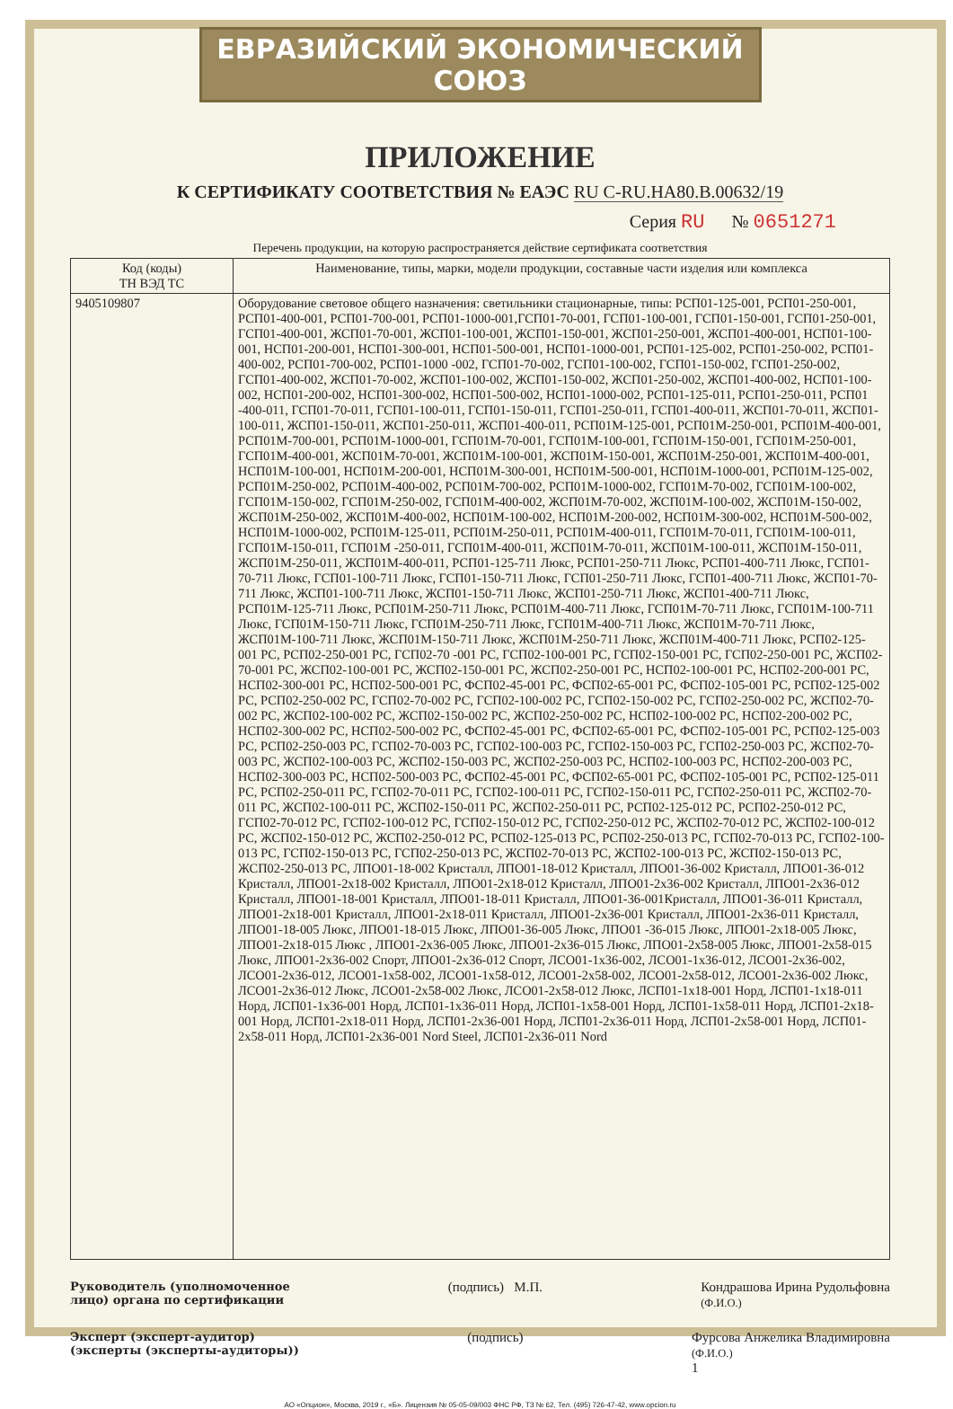ЕВРАЗИЙСКИЙ ЭКОНОМИЧЕСКИЙ СОЮЗ
ПРИЛОЖЕНИЕ
К СЕРТИФИКАТУ СООТВЕТСТВИЯ № ЕАЭС RU C-RU.HA80.B.00632/19
Серия RU № 0651271
Перечень продукции, на которую распространяется действие сертификата соответствия
| Код (коды) ТН ВЭД ТС | Наименование, типы, марки, модели продукции, составные части изделия или комплекса |
| --- | --- |
| 9405109807 | Оборудование световое общего назначения: светильники стационарные, типы: РСП01-125-001, РСП01-250-001, РСП01-400-001, РСП01-700-001, РСП01-1000-001,ГСП01-70-001, ГСП01-100-001, ГСП01-150-001, ГСП01-250-001, ГСП01-400-001, ЖСП01-70-001, ЖСП01-100-001, ЖСП01-150-001, ЖСП01-250-001, ЖСП01-400-001, НСП01-100-001, НСП01-200-001, НСП01-300-001, НСП01-500-001, НСП01-1000-001, РСП01-125-002, РСП01-250-002, РСП01-400-002, РСП01-700-002, РСП01-1000 -002, ГСП01-70-002, ГСП01-100-002, ГСП01-150-002, ГСП01-250-002, ГСП01-400-002, ЖСП01-70-002, ЖСП01-100-002, ЖСП01-150-002, ЖСП01-250-002, ЖСП01-400-002, НСП01-100-002, НСП01-200-002, НСП01-300-002, НСП01-500-002, НСП01-1000-002, РСП01-125-011, РСП01-250-011, РСП01 -400-011, ГСП01-70-011, ГСП01-100-011, ГСП01-150-011, ГСП01-250-011, ГСП01-400-011, ЖСП01-70-011, ЖСП01-100-011, ЖСП01-150-011, ЖСП01-250-011, ЖСП01-400-011, РСП01М-125-001, РСП01М-250-001, РСП01М-400-001, РСП01М-700-001, РСП01М-1000-001, ГСП01М-70-001, ГСП01М-100-001, ГСП01М-150-001, ГСП01М-250-001, ГСП01М-400-001, ЖСП01М-70-001, ЖСП01М-100-001, ЖСП01М-150-001, ЖСП01М-250-001, ЖСП01М-400-001, НСП01М-100-001, НСП01М-200-001, НСП01М-300-001, НСП01М-500-001, НСП01М-1000-001, РСП01М-125-002, РСП01М-250-002, РСП01М-400-002, РСП01М-700-002, РСП01М-1000-002, ГСП01М-70-002, ГСП01М-100-002, ГСП01М-150-002, ГСП01М-250-002, ГСП01М-400-002, ЖСП01М-70-002, ЖСП01М-100-002, ЖСП01М-150-002, ЖСП01М-250-002, ЖСП01М-400-002, НСП01М-100-002, НСП01М-200-002, НСП01М-300-002, НСП01М-500-002, НСП01М-1000-002, РСП01М-125-011, РСП01М-250-011, РСП01М-400-011, ГСП01М-70-011, ГСП01М-100-011, ГСП01М-150-011, ГСП01М -250-011, ГСП01М-400-011, ЖСП01М-70-011, ЖСП01М-100-011, ЖСП01М-150-011, ЖСП01М-250-011, ЖСП01М-400-011, РСП01-125-711 Люкс, РСП01-250-711 Люкс, РСП01-400-711 Люкс, ГСП01-70-711 Люкс, ГСП01-100-711 Люкс, ГСП01-150-711 Люкс, ГСП01-250-711 Люкс, ГСП01-400-711 Люкс, ЖСП01-70-711 Люкс, ЖСП01-100-711 Люкс, ЖСП01-150-711 Люкс, ЖСП01-250-711 Люкс, ЖСП01-400-711 Люкс, РСП01М-125-711 Люкс, РСП01М-250-711 Люкс, РСП01М-400-711 Люкс, ГСП01М-70-711 Люкс, ГСП01М-100-711 Люкс, ГСП01М-150-711 Люкс, ГСП01М-250-711 Люкс, ГСП01М-400-711 Люкс, ЖСП01М-70-711 Люкс, ЖСП01М-100-711 Люкс, ЖСП01М-150-711 Люкс, ЖСП01М-250-711 Люкс, ЖСП01М-400-711 Люкс, РСП02-125-001 РС, РСП02-250-001 РС, ГСП02-70 -001 РС, ГСП02-100-001 РС, ГСП02-150-001 РС, ГСП02-250-001 РС, ЖСП02-70-001 РС, ЖСП02-100-001 РС, ЖСП02-150-001 РС, ЖСП02-250-001 РС, НСП02-100-001 РС, НСП02-200-001 РС, НСП02-300-001 РС, НСП02-500-001 РС, ФСП02-45-001 РС, ФСП02-65-001 РС, ФСП02-105-001 РС, РСП02-125-002 РС, РСП02-250-002 РС, ГСП02-70-002 РС, ГСП02-100-002 РС, ГСП02-150-002 РС, ГСП02-250-002 РС, ЖСП02-70-002 РС, ЖСП02-100-002 РС, ЖСП02-150-002 РС, ЖСП02-250-002 РС, НСП02-100-002 РС, НСП02-200-002 РС, НСП02-300-002 РС, НСП02-500-002 РС, ФСП02-45-001 РС, ФСП02-65-001 РС, ФСП02-105-001 РС, РСП02-125-003 РС, РСП02-250-003 РС, ГСП02-70-003 РС, ГСП02-100-003 РС, ГСП02-150-003 РС, ГСП02-250-003 РС, ЖСП02-70-003 РС, ЖСП02-100-003 РС, ЖСП02-150-003 РС, ЖСП02-250-003 РС, НСП02-100-003 РС, НСП02-200-003 РС, НСП02-300-003 РС, НСП02-500-003 РС, ФСП02-45-001 РС, ФСП02-65-001 РС, ФСП02-105-001 РС, РСП02-125-011 РС, РСП02-250-011 РС, ГСП02-70-011 РС, ГСП02-100-011 РС, ГСП02-150-011 РС, ГСП02-250-011 РС, ЖСП02-70-011 РС, ЖСП02-100-011 РС, ЖСП02-150-011 РС, ЖСП02-250-011 РС, РСП02-125-012 РС, РСП02-250-012 РС, ГСП02-70-012 РС, ГСП02-100-012 РС, ГСП02-150-012 РС, ГСП02-250-012 РС, ЖСП02-70-012 РС, ЖСП02-100-012 РС, ЖСП02-150-012 РС, ЖСП02-250-012 РС, РСП02-125-013 РС, РСП02-250-013 РС, ГСП02-70-013 РС, ГСП02-100-013 РС, ГСП02-150-013 РС, ГСП02-250-013 РС, ЖСП02-70-013 РС, ЖСП02-100-013 РС, ЖСП02-150-013 РС, ЖСП02-250-013 РС, ЛПО01-18-002 Кристалл, ЛПО01-18-012 Кристалл, ЛПО01-36-002 Кристалл, ЛПО01-36-012 Кристалл, ЛПО01-2х18-002 Кристалл, ЛПО01-2х18-012 Кристалл, ЛПО01-2х36-002 Кристалл, ЛПО01-2х36-012 Кристалл, ЛПО01-18-001 Кристалл, ЛПО01-18-011 Кристалл, ЛПО01-36-001Кристалл, ЛПО01-36-011 Кристалл, ЛПО01-2х18-001 Кристалл, ЛПО01-2х18-011 Кристалл, ЛПО01-2х36-001 Кристалл, ЛПО01-2х36-011 Кристалл, ЛПО01-18-005 Люкс, ЛПО01-18-015 Люкс, ЛПО01-36-005 Люкс, ЛПО01 -36-015 Люкс, ЛПО01-2х18-005 Люкс, ЛПО01-2х18-015 Люкс , ЛПО01-2х36-005 Люкс, ЛПО01-2х36-015 Люкс, ЛПО01-2х58-005 Люкс, ЛПО01-2х58-015 Люкс, ЛПО01-2х36-002 Спорт, ЛПО01-2х36-012 Спорт, ЛСО01-1х36-002, ЛСО01-1х36-012, ЛСО01-2х36-002, ЛСО01-2х36-012, ЛСО01-1х58-002, ЛСО01-1х58-012, ЛСО01-2х58-002, ЛСО01-2х58-012, ЛСО01-2х36-002 Люкс, ЛСО01-2х36-012 Люкс, ЛСО01-2х58-002 Люкс, ЛСО01-2х58-012 Люкс, ЛСП01-1х18-001 Норд, ЛСП01-1х18-011 Норд, ЛСП01-1х36-001 Норд, ЛСП01-1х36-011 Норд, ЛСП01-1х58-001 Норд, ЛСП01-1х58-011 Норд, ЛСП01-2х18-001 Норд, ЛСП01-2х18-011 Норд, ЛСП01-2х36-001 Норд, ЛСП01-2х36-011 Норд, ЛСП01-2х58-001 Норд, ЛСП01-2х58-011 Норд, ЛСП01-2х36-001 Nord Steel, ЛСП01-2х36-011 Nord |
Руководитель (уполномоченное
лицо) органа по сертификации (подпись) М.П. Кондрашова Ирина Рудольфовна
(Ф.И.О.)
Эксперт (эксперт-аудитор)
(эксперты (эксперты-аудиторы)) (подпись) Фурсова Анжелика Владимировна
(Ф.И.О.)
1
АО «Опцион», Москва, 2019 г., «Б». Лицензия № 05-05-09/003 ФНС РФ, ТЗ № 62, Тел. (495) 726-47-42, www.opcion.ru